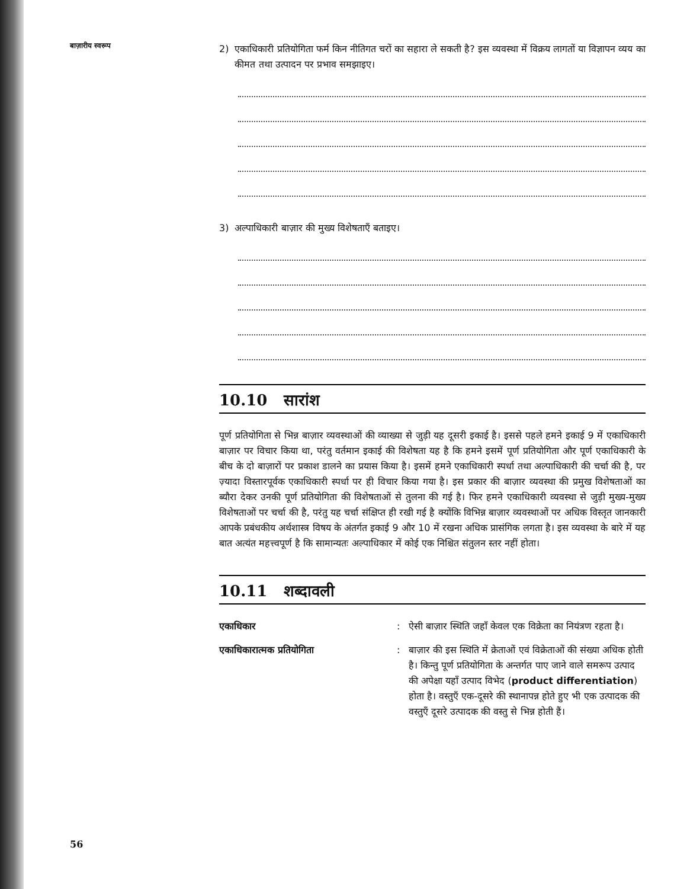बाज़ारीय स्वरूप
2) एकाधिकारी प्रतियोगिता फर्म किन नीतिगत चरों का सहारा ले सकती है? इस व्यवस्था में विक्रय लागतों या विज्ञापन व्यय का कीमत तथा उत्पादन पर प्रभाव समझाइए।
3) अल्पाधिकारी बाज़ार की मुख्य विशेषताएँ बताइए।
10.10 सारांश
पूर्ण प्रतियोगिता से भिन्न बाज़ार व्यवस्थाओं की व्याख्या से जुड़ी यह दूसरी इकाई है। इससे पहले हमने इकाई 9 में एकाधिकारी बाज़ार पर विचार किया था, परंतु वर्तमान इकाई की विशेषता यह है कि हमने इसमें पूर्ण प्रतियोगिता और पूर्ण एकाधिकारी के बीच के दो बाज़ारों पर प्रकाश डालने का प्रयास किया है। इसमें हमने एकाधिकारी स्पर्धा तथा अल्पाधिकारी की चर्चा की है, पर ज़्यादा विस्तारपूर्वक एकाधिकारी स्पर्धा पर ही विचार किया गया है। इस प्रकार की बाज़ार व्यवस्था की प्रमुख विशेषताओं का ब्यौरा देकर उनकी पूर्ण प्रतियोगिता की विशेषताओं से तुलना की गई है। फिर हमने एकाधिकारी व्यवस्था से जुड़ी मुख्य-मुख्य विशेषताओं पर चर्चा की है, परंतु यह चर्चा संक्षिप्त ही रखी गई है क्योंकि विभिन्न बाज़ार व्यवस्थाओं पर अधिक विस्तृत जानकारी आपके प्रबंधकीय अर्थशास्त्र विषय के अंतर्गत इकाई 9 और 10 में रखना अधिक प्रासंगिक लगता है। इस व्यवस्था के बारे में यह बात अत्यंत महत्त्वपूर्ण है कि सामान्यतः अल्पाधिकार में कोई एक निश्चित संतुलन स्तर नहीं होता।
10.11 शब्दावली
एकाधिकार: ऐसी बाज़ार स्थिति जहाँ केवल एक विक्रेता का नियंत्रण रहता है। एकाधिकारात्मक प्रतियोगिता: बाज़ार की इस स्थिति में क्रेताओं एवं विक्रेताओं की संख्या अधिक होती है। किन्तु पूर्ण प्रतियोगिता के अन्तर्गत पाए जाने वाले समरूप उत्पाद की अपेक्षा यहाँ उत्पाद विभेद (product differentiation) होता है। वस्तुएँ एक-दूसरे की स्थानापन्न होते हुए भी एक उत्पादक की वस्तुएँ दूसरे उत्पादक की वस्तु से भिन्न होती हैं।
56